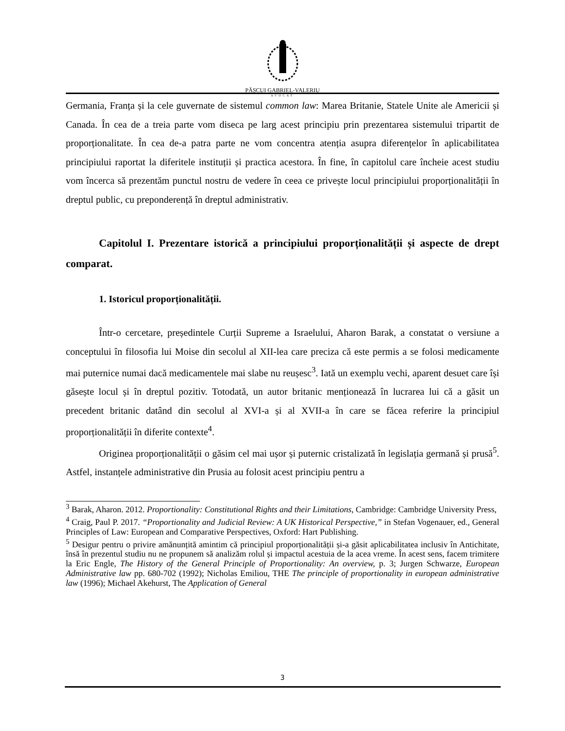PĂȘCUI GABRIEL-VALERIU
AVOCAT
Germania, Franța și la cele guvernate de sistemul common law: Marea Britanie, Statele Unite ale Americii și Canada. În cea de a treia parte vom diseca pe larg acest principiu prin prezentarea sistemului tripartit de proporționalitate. În cea de-a patra parte ne vom concentra atenția asupra diferențelor în aplicabilitatea principiului raportat la diferitele instituții și practica acestora. În fine, în capitolul care încheie acest studiu vom încerca să prezentăm punctul nostru de vedere în ceea ce privește locul principiului proporționalității în dreptul public, cu preponderență în dreptul administrativ.
Capitolul I. Prezentare istorică a principiului proporționalității și aspecte de drept comparat.
1. Istoricul proporționalității.
Într-o cercetare, președintele Curții Supreme a Israelului, Aharon Barak, a constatat o versiune a conceptului în filosofia lui Moise din secolul al XII-lea care preciza că este permis a se folosi medicamente mai puternice numai dacă medicamentele mai slabe nu reușesc<sup>3</sup>. Iată un exemplu vechi, aparent desuet care își găsește locul și în dreptul pozitiv. Totodată, un autor britanic menționează în lucrarea lui că a găsit un precedent britanic datând din secolul al XVI-a și al XVII-a în care se făcea referire la principiul proporționalității în diferite contexte<sup>4</sup>.
Originea proporționalității o găsim cel mai ușor și puternic cristalizată în legislația germană și prusă<sup>5</sup>. Astfel, instanțele administrative din Prusia au folosit acest principiu pentru a
<sup>3</sup> Barak, Aharon. 2012. Proportionality: Constitutional Rights and their Limitations, Cambridge: Cambridge University Press,
<sup>4</sup> Craig, Paul P. 2017. “Proportionality and Judicial Review: A UK Historical Perspective,” in Stefan Vogenauer, ed., General Principles of Law: European and Comparative Perspectives, Oxford: Hart Publishing.
<sup>5</sup> Desigur pentru o privire amănunțită amintim că principiul proporționalității și-a găsit aplicabilitatea inclusiv în Antichitate, însă în prezentul studiu nu ne propunem să analizăm rolul și impactul acestuia de la acea vreme. În acest sens, facem trimitere la Eric Engle, The History of the General Principle of Proportionality: An overview, p. 3; Jurgen Schwarze, European Administrative law pp. 680-702 (1992); Nicholas Emiliou, THE The principle of proportionality in european administrative law (1996); Michael Akehurst, The Application of General
3